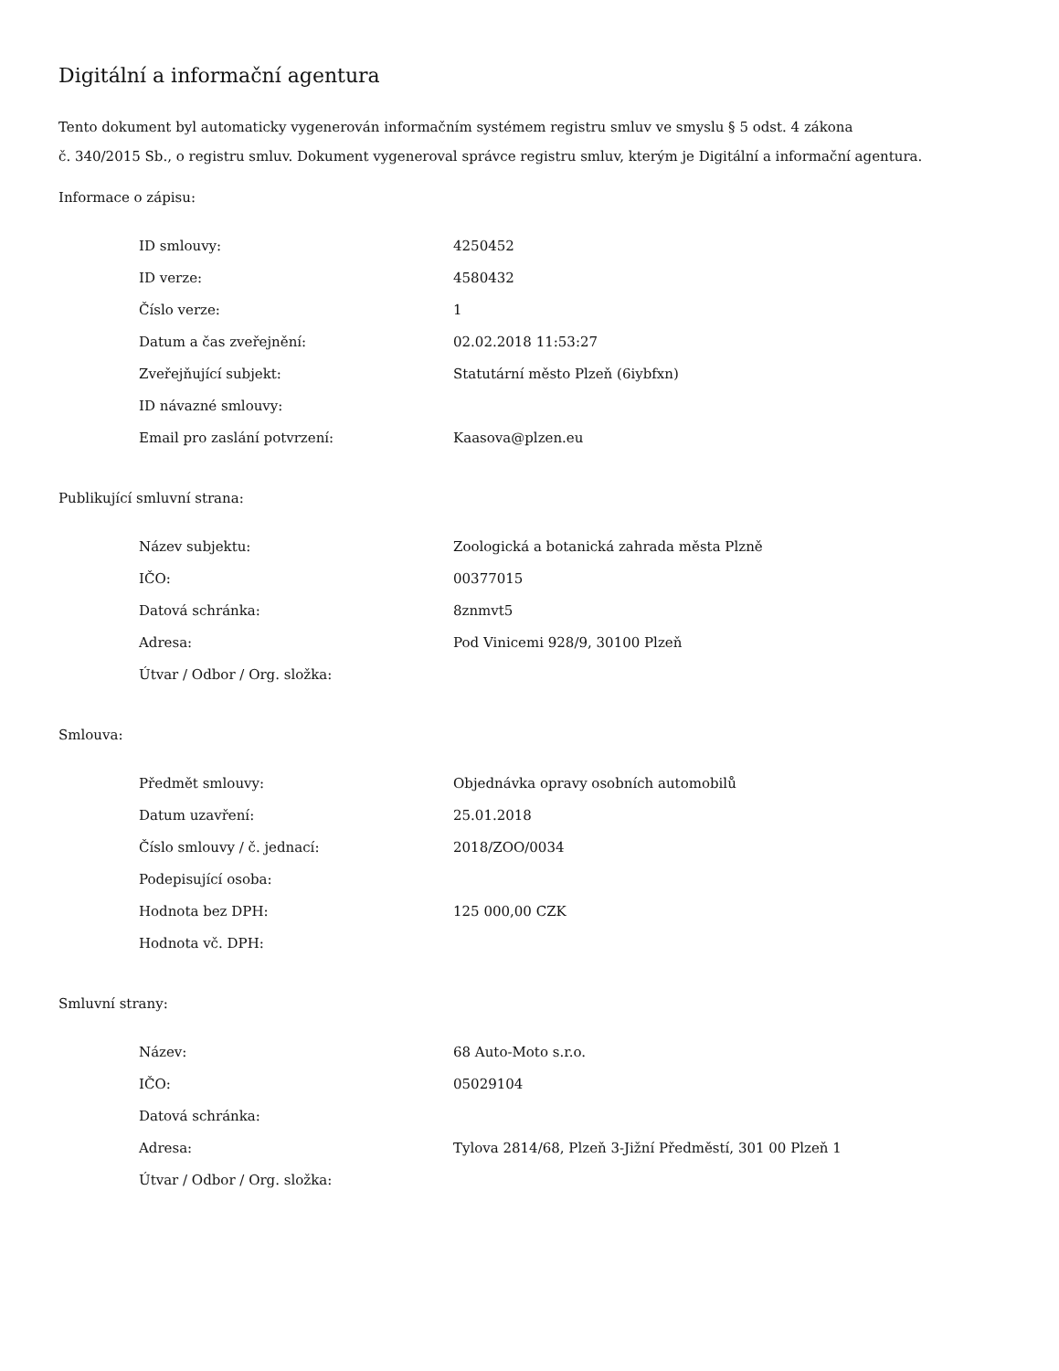Digitální a informační agentura
Tento dokument byl automaticky vygenerován informačním systémem registru smluv ve smyslu § 5 odst. 4 zákona
č. 340/2015 Sb., o registru smluv. Dokument vygeneroval správce registru smluv, kterým je Digitální a informační agentura.
Informace o zápisu:
| ID smlouvy: | 4250452 |
| ID verze: | 4580432 |
| Číslo verze: | 1 |
| Datum a čas zveřejnění: | 02.02.2018 11:53:27 |
| Zveřejňující subjekt: | Statutární město Plzeň (6iybfxn) |
| ID návazné smlouvy: | |
| Email pro zaslání potvrzení: | Kaasova@plzen.eu |
Publikující smluvní strana:
| Název subjektu: | Zoologická a botanická zahrada města Plzně |
| IČO: | 00377015 |
| Datová schránka: | 8znmvt5 |
| Adresa: | Pod Vinicemi 928/9, 30100 Plzeň |
| Útvar / Odbor / Org. složka: | |
Smlouva:
| Předmět smlouvy: | Objednávka opravy osobních automobilů |
| Datum uzavření: | 25.01.2018 |
| Číslo smlouvy / č. jednací: | 2018/ZOO/0034 |
| Podepisující osoba: | |
| Hodnota bez DPH: | 125 000,00 CZK |
| Hodnota vč. DPH: | |
Smluvní strany:
| Název: | 68 Auto-Moto s.r.o. |
| IČO: | 05029104 |
| Datová schránka: | |
| Adresa: | Tylova 2814/68, Plzeň 3-Jižní Předměstí, 301 00 Plzeň 1 |
| Útvar / Odbor / Org. složka: | |